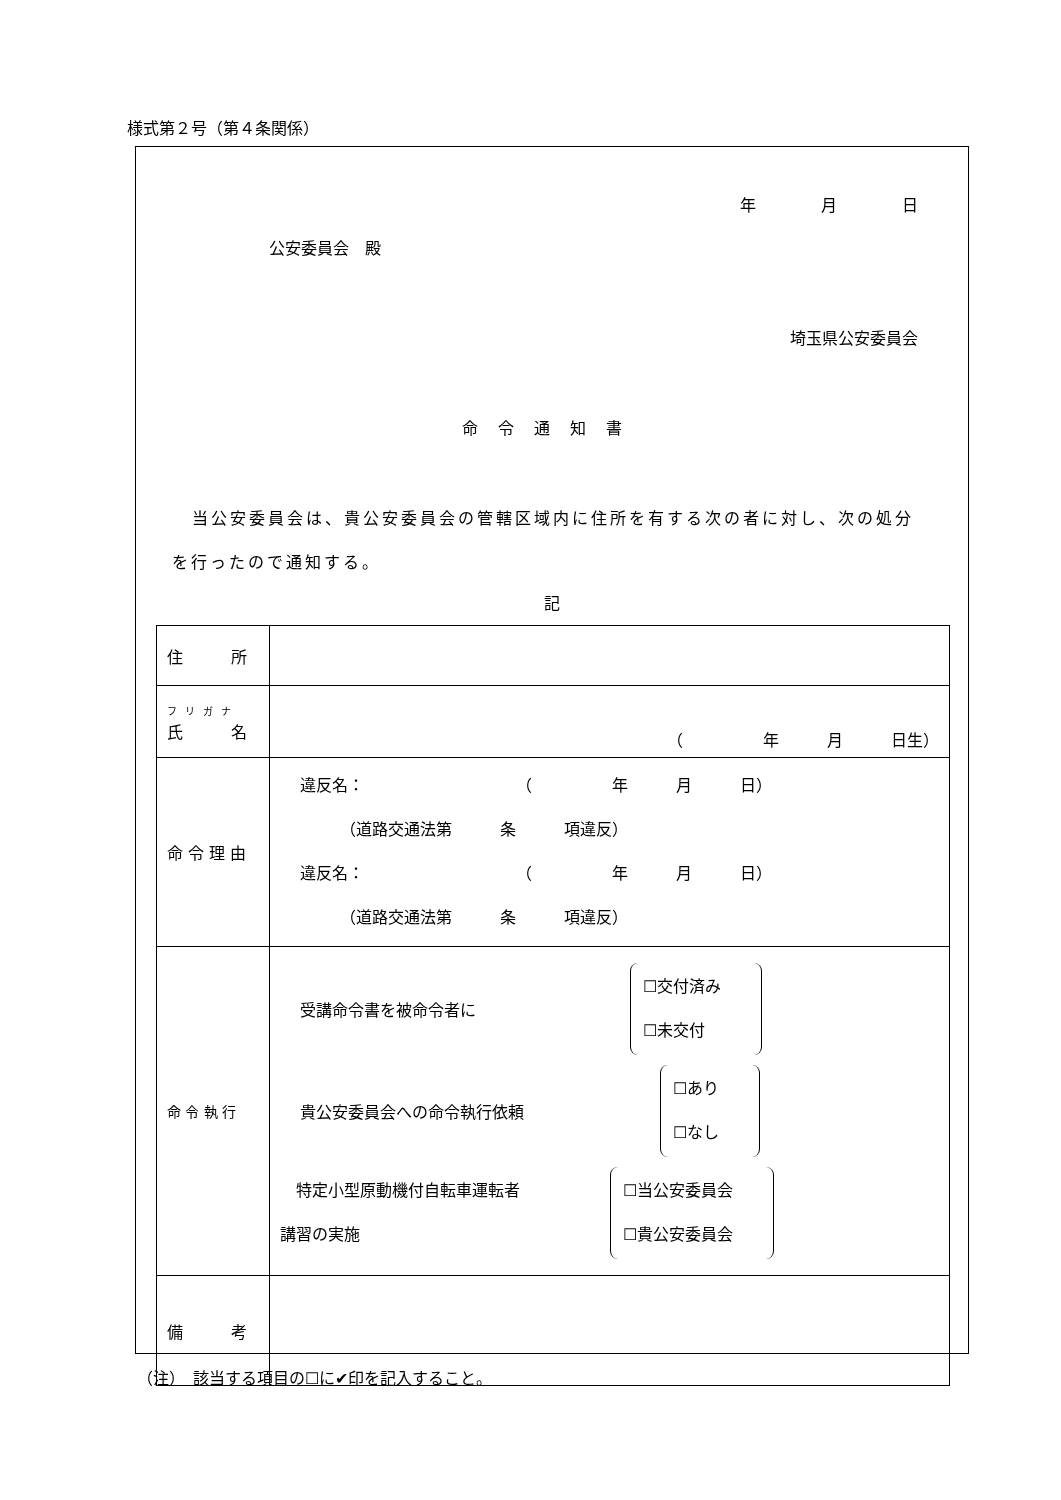様式第２号（第４条関係）
年 月 日
公安委員会　殿
埼玉県公安委員会
命令通知書
当公安委員会は、貴公安委員会の管轄区域内に住所を有する次の者に対し、次の処分を行ったので通知する。
記
| 住 所 | |
| フリガナ 氏 名 | （ 年 月 日生） |
| 命 令 理 由 | 違反名： （ 年 月 日） （道路交通法第 条 項違反） 違反名： （ 年 月 日） （道路交通法第 条 項違反） |
| 命 令 執 行 | 受講命令書を被命令者に ☐交付済み ☐未交付 貴公安委員会への命令執行依頼 ☐あり ☐なし 特定小型原動機付自転車運転者 講習の実施 ☐当公安委員会 ☐貴公安委員会 |
| 備 考 | |
（注）　該当する項目の☐に✔印を記入すること。